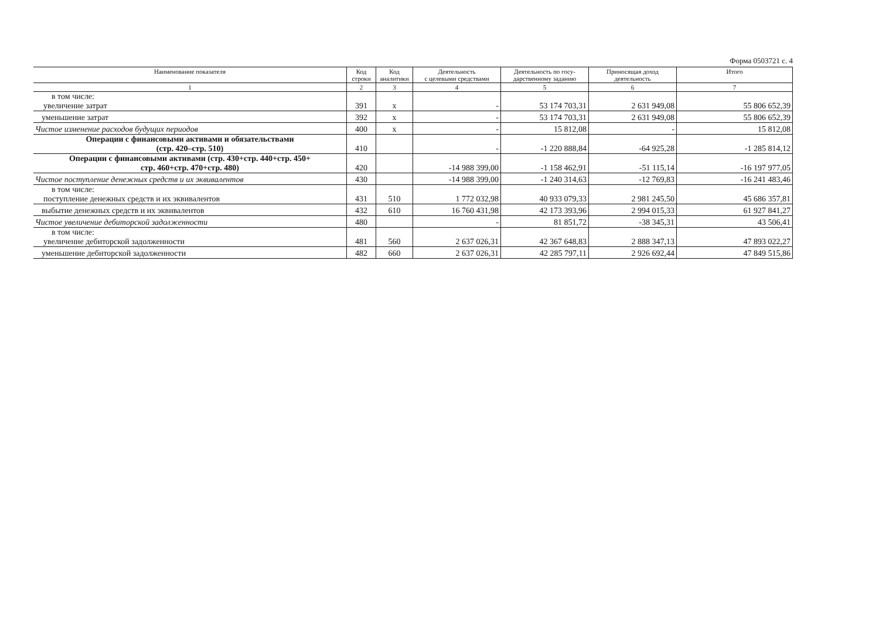Форма 0503721 с. 4
| Наименование показателя | Код строки | Код аналитики | Деятельность с целевыми средствами | Деятельность по госу- дарственному заданию | Приносящая доход деятельность | Итого |
| --- | --- | --- | --- | --- | --- | --- |
| 1 | 2 | 3 | 4 | 5 | 6 | 7 |
| в том числе: увеличение затрат | 391 | х | - | 53 174 703,31 | 2 631 949,08 | 55 806 652,39 |
| уменьшение затрат | 392 | х | - | 53 174 703,31 | 2 631 949,08 | 55 806 652,39 |
| Чистое изменение расходов будущих периодов | 400 | х | - | 15 812,08 | - | 15 812,08 |
| Операции с финансовыми активами и обязательствами (стр. 420–стр. 510) | 410 | | - | -1 220 888,84 | -64 925,28 | -1 285 814,12 |
| Операции с финансовыми активами (стр. 430+стр. 440+стр. 450+ стр. 460+стр. 470+стр. 480) | 420 | | -14 988 399,00 | -1 158 462,91 | -51 115,14 | -16 197 977,05 |
| Чистое поступление денежных средств и их эквивалентов | 430 | | -14 988 399,00 | -1 240 314,63 | -12 769,83 | -16 241 483,46 |
| в том числе: поступление денежных средств и их эквивалентов | 431 | 510 | 1 772 032,98 | 40 933 079,33 | 2 981 245,50 | 45 686 357,81 |
| выбытие денежных средств и их эквивалентов | 432 | 610 | 16 760 431,98 | 42 173 393,96 | 2 994 015,33 | 61 927 841,27 |
| Чистое увеличение дебиторской задолженности | 480 | | - | 81 851,72 | -38 345,31 | 43 506,41 |
| в том числе: увеличение дебиторской задолженности | 481 | 560 | 2 637 026,31 | 42 367 648,83 | 2 888 347,13 | 47 893 022,27 |
| уменьшение дебиторской задолженности | 482 | 660 | 2 637 026,31 | 42 285 797,11 | 2 926 692,44 | 47 849 515,86 |